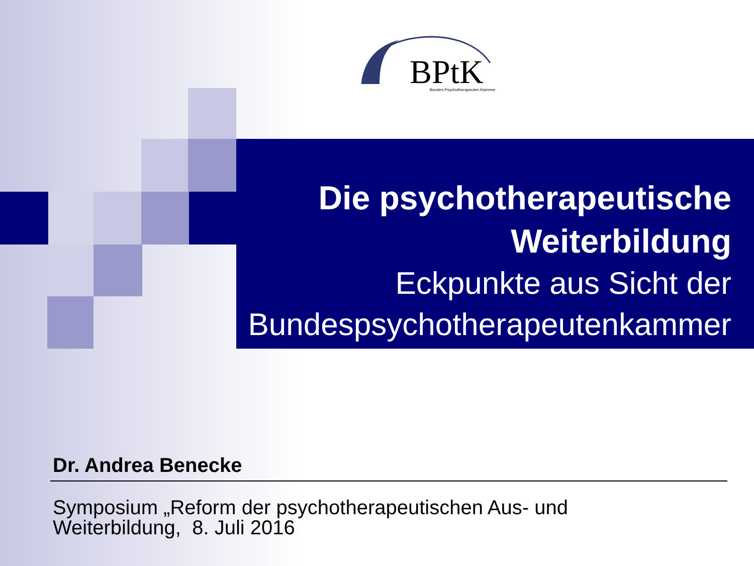BPtK
Bundes Psychotherapeuten Kammer
Die psychotherapeutische
Weiterbildung
Eckpunkte aus Sicht der
Bundespsychotherapeutenkammer
Dr. Andrea Benecke
Symposium „Reform der psychotherapeutischen Aus- und
Weiterbildung, 8. Juli 2016